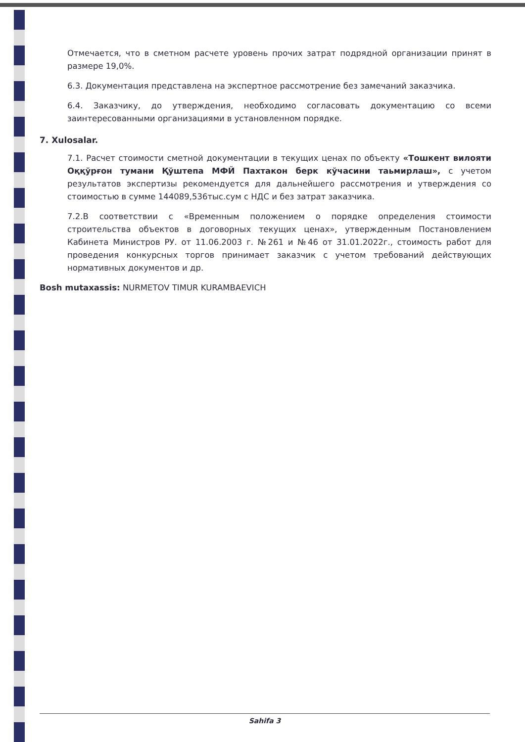Отмечается, что в сметном расчете уровень прочих затрат подрядной организации принят в размере 19,0%.
6.3. Документация представлена на экспертное рассмотрение без замечаний заказчика.
6.4. Заказчику, до утверждения, необходимо согласовать документацию со всеми заинтересованными организациями в установленном порядке.
7. Xulosalar.
7.1. Расчет стоимости сметной документации в текущих ценах по объекту «Тошкент вилояти Оққўрғон тумани Қўштепа МФЙ Пахтакон берк кўчасини таьмирлаш», с учетом результатов экспертизы рекомендуется для дальнейшего рассмотрения и утверждения со стоимостью в сумме 144089,536тыс.сум с НДС и без затрат заказчика.
7.2.В соответствии с «Временным положением о порядке определения стоимости строительства объектов в договорных текущих ценах», утвержденным Постановлением Кабинета Министров РУ. от 11.06.2003 г. №261 и №46 от 31.01.2022г., стоимость работ для проведения конкурсных торгов принимает заказчик с учетом требований действующих нормативных документов и др.
Bosh mutaxassis: NURMETOV TIMUR KURAMBAEVICH
Sahifa 3